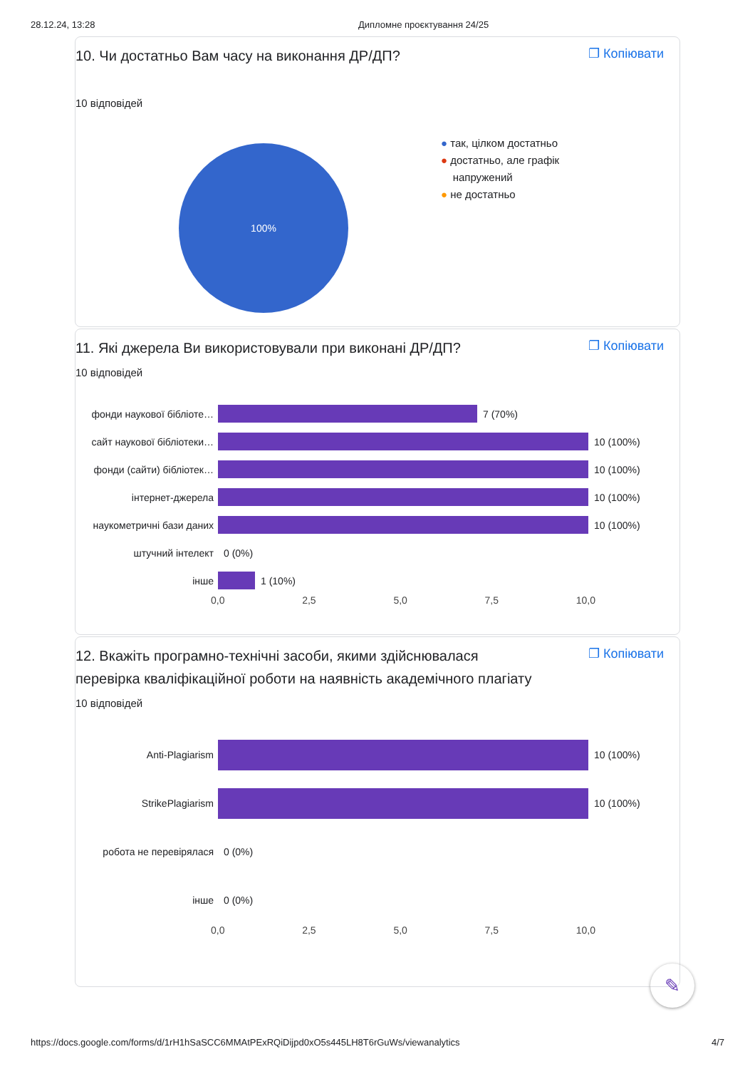28.12.24, 13:28 Дипломне проєктування 24/25
10. Чи достатньо Вам часу на виконання ДР/ДП?
❐ Копіювати
10 відповідей
100%
● так, цілком достатньо
● достатньо, але графік
напружений
● не достатньо
11. Які джерела Ви використовували при виконані ДР/ДП?
❐ Копіювати
10 відповідей
фонди наукової бібліоте… 7 (70%)
сайт наукової бібліотеки… 10 (100%)
фонди (сайти) бібліотек… 10 (100%)
інтернет-джерела 10 (100%)
наукометричні бази даних 10 (100%)
штучний інтелект 0 (0%)
інше 1 (10%)
0,0 2,5 5,0 7,5 10,0
12. Вкажіть програмно-технічні засоби, якими здійснювалася перевірка кваліфікаційної роботи на наявність академічного плагіату
❐ Копіювати
10 відповідей
Anti-Plagiarism 10 (100%)
StrikePlagiarism 10 (100%)
робота не перевірялася 0 (0%)
інше 0 (0%)
0,0 2,5 5,0 7,5 10,0
✎
https://docs.google.com/forms/d/1rH1hSaSCC6MMAtPExRQiDijpd0xO5s445LH8T6rGuWs/viewanalytics 4/7